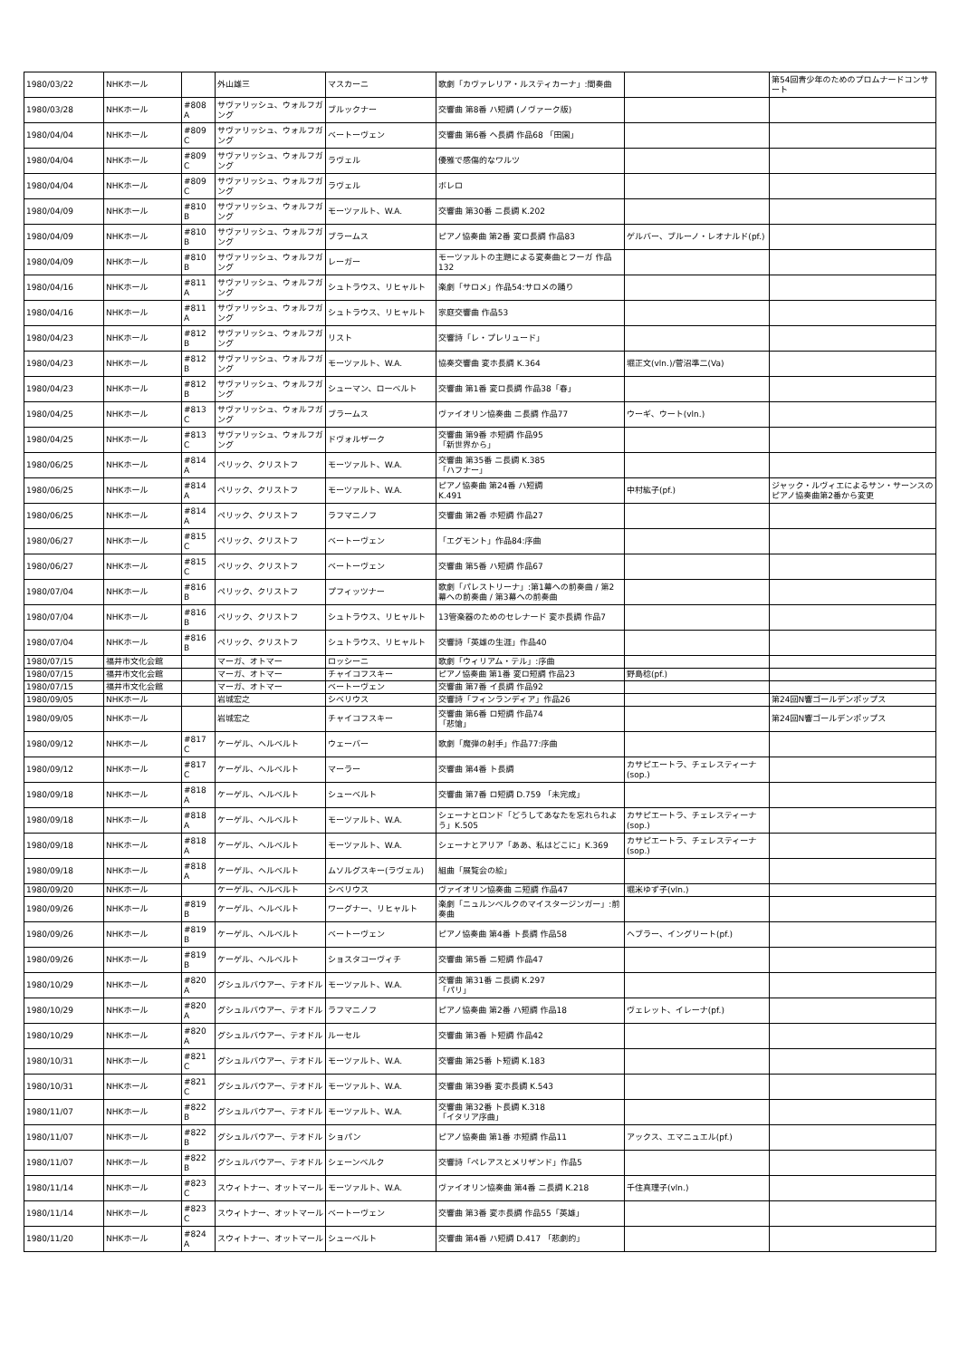| 1980/03/22 | NHKホール | | 外山雄三 | マスカーニ | 歌劇「カヴァレリア・ルスティカーナ」:間奏曲 | | 第54回青少年のためのプロムナードコンサート |
| 1980/03/28 | NHKホール | #808 A | サヴァリッシュ、ウォルフガング | ブルックナー | 交響曲 第8番 ハ短調 (ノヴァーク版) | | |
| 1980/04/04 | NHKホール | #809 C | サヴァリッシュ、ウォルフガング | ベートーヴェン | 交響曲 第6番 ヘ長調 作品68 「田園」 | | |
| 1980/04/04 | NHKホール | #809 C | サヴァリッシュ、ウォルフガング | ラヴェル | 優雅で感傷的なワルツ | | |
| 1980/04/04 | NHKホール | #809 C | サヴァリッシュ、ウォルフガング | ラヴェル | ボレロ | | |
| 1980/04/09 | NHKホール | #810 B | サヴァリッシュ、ウォルフガング | モーツァルト、W.A. | 交響曲 第30番 ニ長調 K.202 | | |
| 1980/04/09 | NHKホール | #810 B | サヴァリッシュ、ウォルフガング | ブラームス | ピアノ協奏曲 第2番 変ロ長調 作品83 | ゲルバー、ブルーノ・レオナルド(pf.) | |
| 1980/04/09 | NHKホール | #810 B | サヴァリッシュ、ウォルフガング | レーガー | モーツァルトの主題による変奏曲とフーガ 作品132 | | |
| 1980/04/16 | NHKホール | #811 A | サヴァリッシュ、ウォルフガング | シュトラウス、リヒャルト | 楽劇「サロメ」作品54:サロメの踊り | | |
| 1980/04/16 | NHKホール | #811 A | サヴァリッシュ、ウォルフガング | シュトラウス、リヒャルト | 家庭交響曲 作品53 | | |
| 1980/04/23 | NHKホール | #812 B | サヴァリッシュ、ウォルフガング | リスト | 交響詩「レ・プレリュード」 | | |
| 1980/04/23 | NHKホール | #812 B | サヴァリッシュ、ウォルフガング | モーツァルト、W.A. | 協奏交響曲 変ホ長調 K.364 | 堀正文(vln.)/菅沼準二(Va) | |
| 1980/04/23 | NHKホール | #812 B | サヴァリッシュ、ウォルフガング | シューマン、ローベルト | 交響曲 第1番 変ロ長調 作品38「春」 | | |
| 1980/04/25 | NHKホール | #813 C | サヴァリッシュ、ウォルフガング | ブラームス | ヴァイオリン協奏曲 ニ長調 作品77 | ウーギ、ウート(vln.) | |
| 1980/04/25 | NHKホール | #813 C | サヴァリッシュ、ウォルフガング | ドヴォルザーク | 交響曲 第9番 ホ短調 作品95 「新世界から」 | | |
| 1980/06/25 | NHKホール | #814 A | ペリック、クリストフ | モーツァルト、W.A. | 交響曲 第35番 ニ長調 K.385 「ハフナー」 | | |
| 1980/06/25 | NHKホール | #814 A | ペリック、クリストフ | モーツァルト、W.A. | ピアノ協奏曲 第24番 ハ短調 K.491 | 中村紘子(pf.) | ジャック・ルヴィエによるサン・サーンスのピアノ協奏曲第2番から変更 |
| 1980/06/25 | NHKホール | #814 A | ペリック、クリストフ | ラフマニノフ | 交響曲 第2番 ホ短調 作品27 | | |
| 1980/06/27 | NHKホール | #815 C | ペリック、クリストフ | ベートーヴェン | 「エグモント」作品84:序曲 | | |
| 1980/06/27 | NHKホール | #815 C | ペリック、クリストフ | ベートーヴェン | 交響曲 第5番 ハ短調 作品67 | | |
| 1980/07/04 | NHKホール | #816 B | ペリック、クリストフ | プフィッツナー | 歌劇「パレストリーナ」:第1幕への前奏曲 / 第2幕への前奏曲 / 第3幕への前奏曲 | | |
| 1980/07/04 | NHKホール | #816 B | ペリック、クリストフ | シュトラウス、リヒャルト | 13管楽器のためのセレナード 変ホ長調 作品7 | | |
| 1980/07/04 | NHKホール | #816 B | ペリック、クリストフ | シュトラウス、リヒャルト | 交響詩「英雄の生涯」作品40 | | |
| 1980/07/15 | 福井市文化会館 | | マーガ、オトマー | ロッシーニ | 歌劇「ウィリアム・テル」:序曲 | | |
| 1980/07/15 | 福井市文化会館 | | マーガ、オトマー | チャイコフスキー | ピアノ協奏曲 第1番 変ロ短調 作品23 | 野島稔(pf.) | |
| 1980/07/15 | 福井市文化会館 | | マーガ、オトマー | ベートーヴェン | 交響曲 第7番 イ長調 作品92 | | |
| 1980/09/05 | NHKホール | | 岩城宏之 | シベリウス | 交響詩「フィンランディア」作品26 | | 第24回N響ゴールデンポップス |
| 1980/09/05 | NHKホール | | 岩城宏之 | チャイコフスキー | 交響曲 第6番 ロ短調 作品74 「悲愴」 | | 第24回N響ゴールデンポップス |
| 1980/09/12 | NHKホール | #817 C | ケーゲル、ヘルベルト | ウェーバー | 歌劇「魔弾の射手」作品77:序曲 | | |
| 1980/09/12 | NHKホール | #817 C | ケーゲル、ヘルベルト | マーラー | 交響曲 第4番 ト長調 | カサピエートラ、チェレスティーナ(sop.) | |
| 1980/09/18 | NHKホール | #818 A | ケーゲル、ヘルベルト | シューベルト | 交響曲 第7番 ロ短調 D.759 「未完成」 | | |
| 1980/09/18 | NHKホール | #818 A | ケーゲル、ヘルベルト | モーツァルト、W.A. | シェーナとロンド「どうしてあなたを忘れられよう」K.505 | カサピエートラ、チェレスティーナ(sop.) | |
| 1980/09/18 | NHKホール | #818 A | ケーゲル、ヘルベルト | モーツァルト、W.A. | シェーナとアリア「ああ、私はどこに」K.369 | カサピエートラ、チェレスティーナ(sop.) | |
| 1980/09/18 | NHKホール | #818 A | ケーゲル、ヘルベルト | ムソルグスキー(ラヴェル) | 組曲「展覧会の絵」 | | |
| 1980/09/20 | NHKホール | | ケーゲル、ヘルベルト | シベリウス | ヴァイオリン協奏曲 ニ短調 作品47 | 堀米ゆず子(vln.) | |
| 1980/09/26 | NHKホール | #819 B | ケーゲル、ヘルベルト | ワーグナー、リヒャルト | 楽劇「ニュルンベルクのマイスタージンガー」:前奏曲 | | |
| 1980/09/26 | NHKホール | #819 B | ケーゲル、ヘルベルト | ベートーヴェン | ピアノ協奏曲 第4番 ト長調 作品58 | ヘブラー、イングリート(pf.) | |
| 1980/09/26 | NHKホール | #819 B | ケーゲル、ヘルベルト | ショスタコーヴィチ | 交響曲 第5番 ニ短調 作品47 | | |
| 1980/10/29 | NHKホール | #820 A | グシュルバウアー、テオドル | モーツァルト、W.A. | 交響曲 第31番 ニ長調 K.297 「パリ」 | | |
| 1980/10/29 | NHKホール | #820 A | グシュルバウアー、テオドル | ラフマニノフ | ピアノ協奏曲 第2番 ハ短調 作品18 | ヴェレット、イレーナ(pf.) | |
| 1980/10/29 | NHKホール | #820 A | グシュルバウアー、テオドル | ルーセル | 交響曲 第3番 ト短調 作品42 | | |
| 1980/10/31 | NHKホール | #821 C | グシュルバウアー、テオドル | モーツァルト、W.A. | 交響曲 第25番 ト短調 K.183 | | |
| 1980/10/31 | NHKホール | #821 C | グシュルバウアー、テオドル | モーツァルト、W.A. | 交響曲 第39番 変ホ長調 K.543 | | |
| 1980/11/07 | NHKホール | #822 B | グシュルバウアー、テオドル | モーツァルト、W.A. | 交響曲 第32番 ト長調 K.318 「イタリア序曲」 | | |
| 1980/11/07 | NHKホール | #822 B | グシュルバウアー、テオドル | ショパン | ピアノ協奏曲 第1番 ホ短調 作品11 | アックス、エマニュエル(pf.) | |
| 1980/11/07 | NHKホール | #822 B | グシュルバウアー、テオドル | シェーンベルク | 交響詩「ペレアスとメリザンド」作品5 | | |
| 1980/11/14 | NHKホール | #823 C | スウィトナー、オットマール | モーツァルト、W.A. | ヴァイオリン協奏曲 第4番 ニ長調 K.218 | 千住真理子(vln.) | |
| 1980/11/14 | NHKホール | #823 C | スウィトナー、オットマール | ベートーヴェン | 交響曲 第3番 変ホ長調 作品55「英雄」 | | |
| 1980/11/20 | NHKホール | #824 A | スウィトナー、オットマール | シューベルト | 交響曲 第4番 ハ短調 D.417 「悲劇的」 | | |